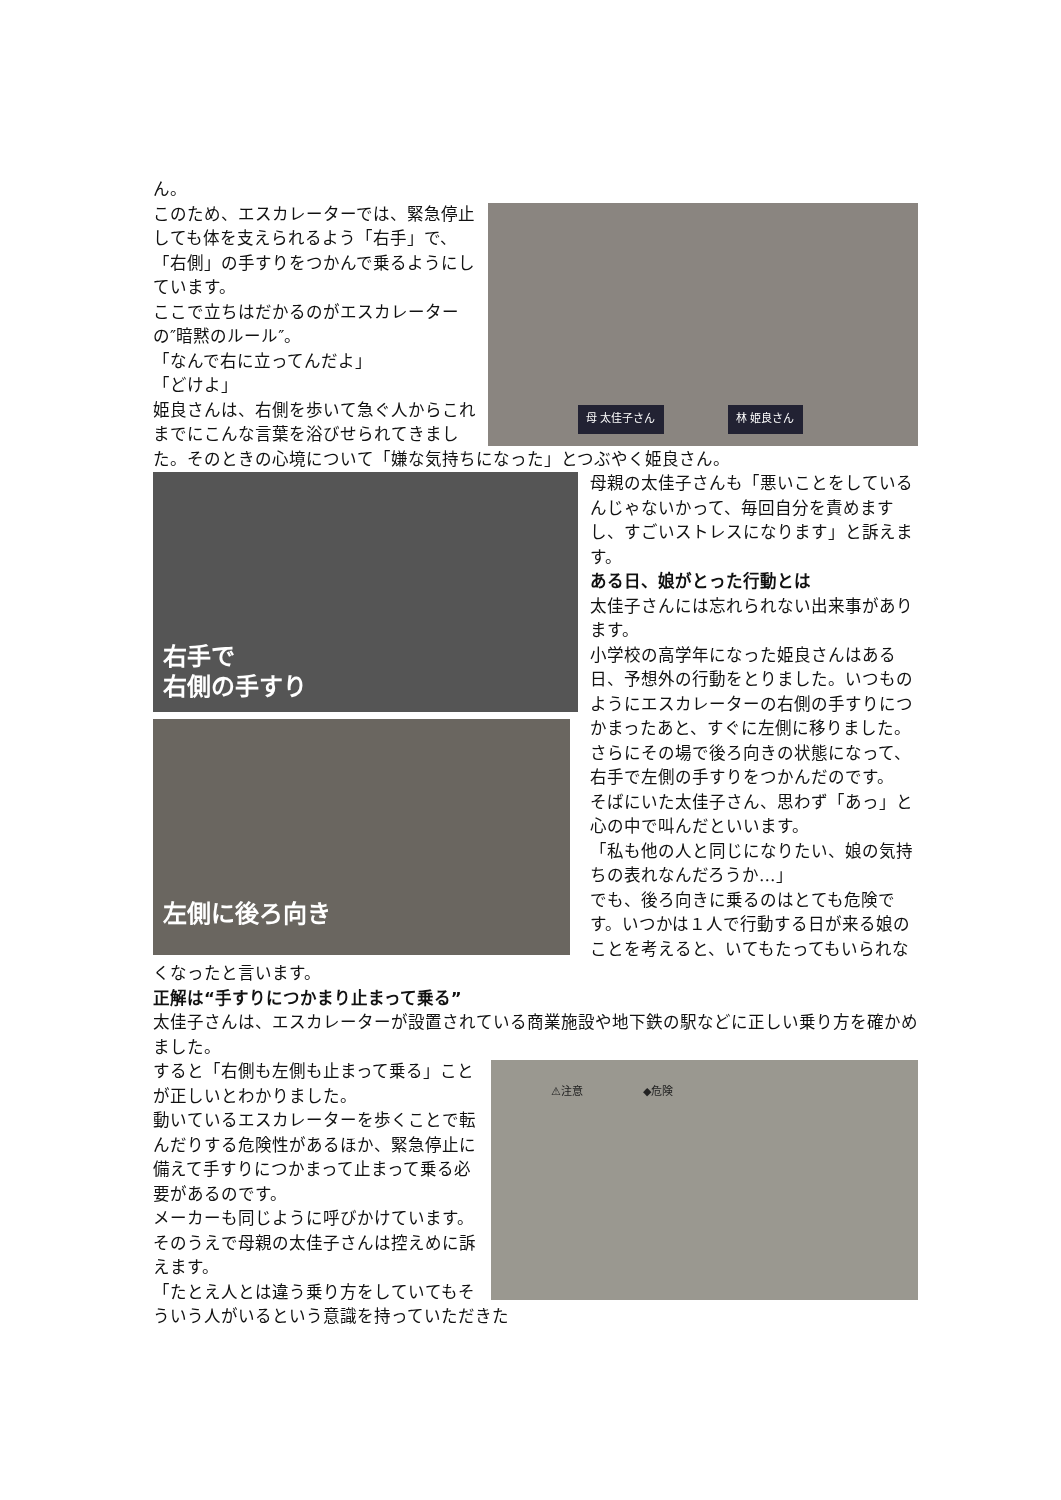ん。
母 太佳子さん 林 姫良さん
このため、エスカレーターでは、緊急停止しても体を支えられるよう「右手」で、「右側」の手すりをつかんで乗るようにしています。
ここで立ちはだかるのがエスカレーターの″暗黙のルール″。
「なんで右に立ってんだよ」
「どけよ」
姫良さんは、右側を歩いて急ぐ人からこれまでにこんな言葉を浴びせられてきました。そのときの心境について「嫌な気持ちになった」とつぶやく姫良さん。
右手で
右側の手すり
左側に後ろ向き
母親の太佳子さんも「悪いことをしているんじゃないかって、毎回自分を責めますし、すごいストレスになります」と訴えます。
ある日、娘がとった行動とは
太佳子さんには忘れられない出来事があります。
小学校の高学年になった姫良さんはある日、予想外の行動をとりました。いつものようにエスカレーターの右側の手すりにつかまったあと、すぐに左側に移りました。
さらにその場で後ろ向きの状態になって、右手で左側の手すりをつかんだのです。
そばにいた太佳子さん、思わず「あっ」と心の中で叫んだといいます。
「私も他の人と同じになりたい、娘の気持ちの表れなんだろうか…」
でも、後ろ向きに乗るのはとても危険です。いつかは１人で行動する日が来る娘のことを考えると、いてもたってもいられなくなったと言います。
正解は“手すりにつかまり止まって乗る”
太佳子さんは、エスカレーターが設置されている商業施設や地下鉄の駅などに正しい乗り方を確かめました。
⚠注意 ◆危険
すると「右側も左側も止まって乗る」ことが正しいとわかりました。
動いているエスカレーターを歩くことで転んだりする危険性があるほか、緊急停止に備えて手すりにつかまって止まって乗る必要があるのです。
メーカーも同じように呼びかけています。
そのうえで母親の太佳子さんは控えめに訴えます。
「たとえ人とは違う乗り方をしていてもそういう人がいるという意識を持っていただきた